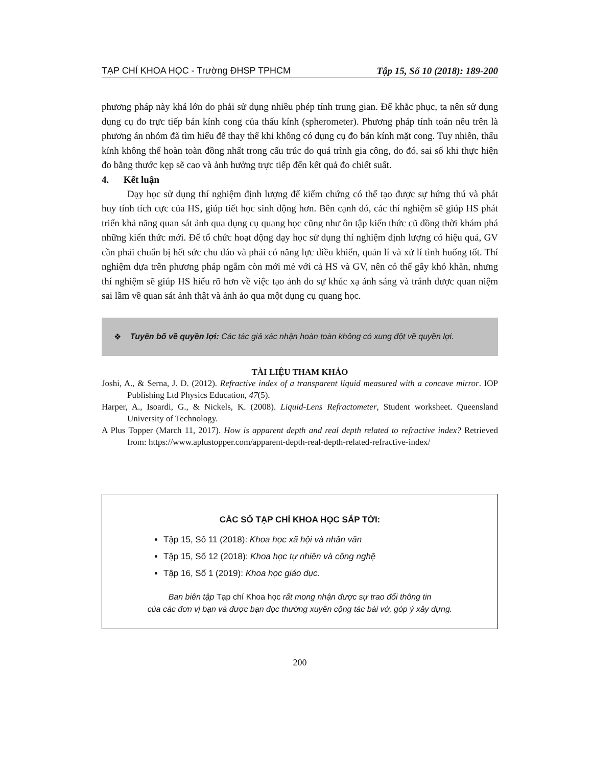TẠP CHÍ KHOA HỌC - Trường ĐHSP TPHCM Tập 15, Số 10 (2018): 189-200
phương pháp này khá lớn do phải sử dụng nhiều phép tính trung gian. Để khắc phục, ta nên sử dụng dụng cụ đo trực tiếp bán kính cong của thấu kính (spherometer). Phương pháp tính toán nêu trên là phương án nhóm đã tìm hiểu để thay thế khi không có dụng cụ đo bán kính mặt cong. Tuy nhiên, thấu kính không thể hoàn toàn đồng nhất trong cấu trúc do quá trình gia công, do đó, sai số khi thực hiện đo bằng thước kẹp sẽ cao và ảnh hưởng trực tiếp đến kết quả đo chiết suất.
4. Kết luận
Dạy học sử dụng thí nghiệm định lượng để kiểm chứng có thể tạo được sự hứng thú và phát huy tính tích cực của HS, giúp tiết học sinh động hơn. Bên cạnh đó, các thí nghiệm sẽ giúp HS phát triển khả năng quan sát ảnh qua dụng cụ quang học cũng như ôn tập kiến thức cũ đồng thời khám phá những kiến thức mới. Để tổ chức hoạt động dạy học sử dụng thí nghiệm định lượng có hiệu quả, GV cần phải chuẩn bị hết sức chu đáo và phải có năng lực điều khiển, quản lí và xử lí tình huống tốt. Thí nghiệm dựa trên phương pháp ngắm còn mới mẻ với cả HS và GV, nên có thể gây khó khăn, nhưng thí nghiệm sẽ giúp HS hiểu rõ hơn về việc tạo ảnh do sự khúc xạ ánh sáng và tránh được quan niệm sai lầm về quan sát ảnh thật và ảnh ảo qua một dụng cụ quang học.
❖ Tuyên bố về quyền lợi: Các tác giả xác nhận hoàn toàn không có xung đột về quyền lợi.
TÀI LIỆU THAM KHẢO
Joshi, A., & Serna, J. D. (2012). Refractive index of a transparent liquid measured with a concave mirror. IOP Publishing Ltd Physics Education, 47(5).
Harper, A., Isoardi, G., & Nickels, K. (2008). Liquid-Lens Refractometer, Student worksheet. Queensland University of Technology.
A Plus Topper (March 11, 2017). How is apparent depth and real depth related to refractive index? Retrieved from: https://www.aplustopper.com/apparent-depth-real-depth-related-refractive-index/
CÁC SỐ TẠP CHÍ KHOA HỌC SẮP TỚI:
Tập 15, Số 11 (2018): Khoa học xã hội và nhân văn
Tập 15, Số 12 (2018): Khoa học tự nhiên và công nghệ
Tập 16, Số 1 (2019): Khoa học giáo dục.
Ban biên tập Tạp chí Khoa học rất mong nhận được sự trao đổi thông tin
của các đơn vị bạn và được bạn đọc thường xuyên cộng tác bài vở, góp ý xây dựng.
200